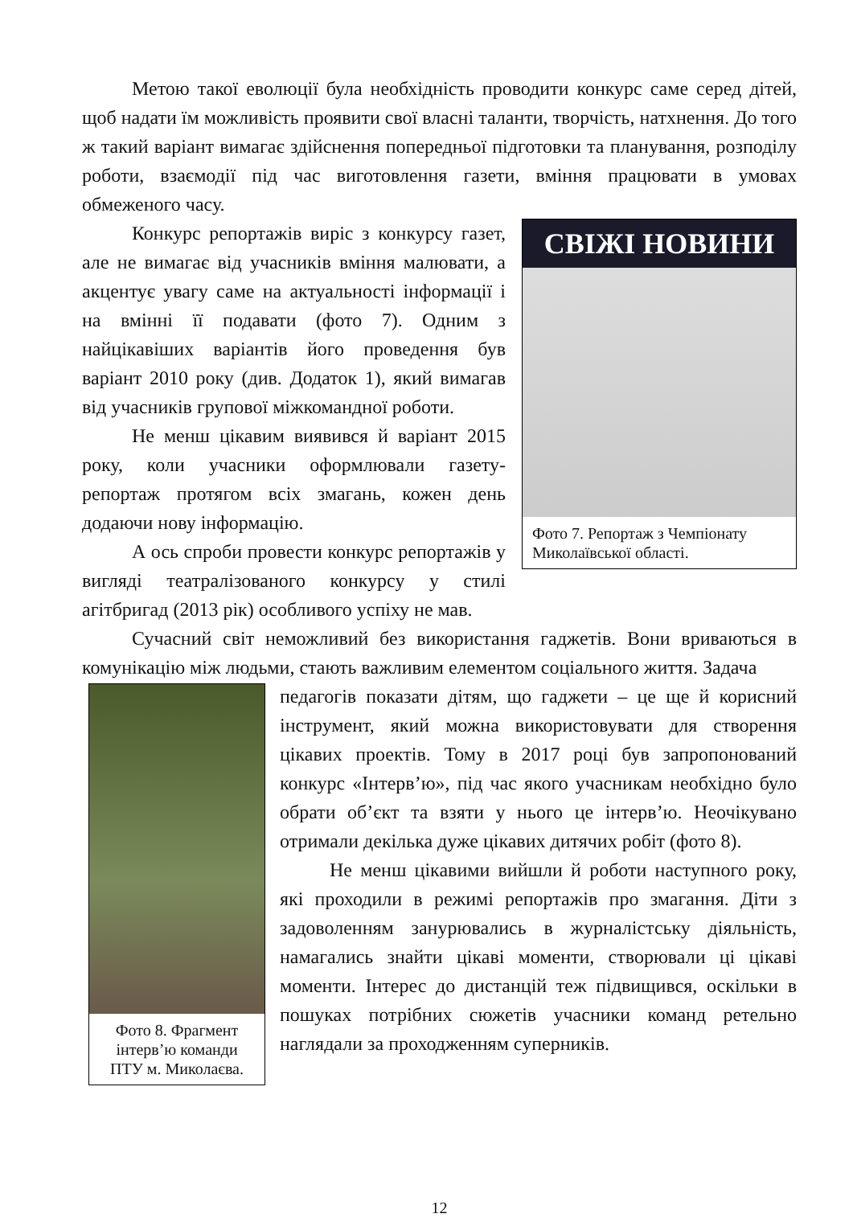Метою такої еволюції була необхідність проводити конкурс саме серед дітей, щоб надати їм можливість проявити свої власні таланти, творчість, натхнення. До того ж такий варіант вимагає здійснення попередньої підготовки та планування, розподілу роботи, взаємодії під час виготовлення газети, вміння працювати в умовах обмеженого часу.
СВІЖІ НОВИНИ
Фото 7. Репортаж з Чемпіонату Миколаївської області.
Конкурс репортажів виріс з конкурсу газет, але не вимагає від учасників вміння малювати, а акцентує увагу саме на актуальності інформації і на вмінні її подавати (фото 7). Одним з найцікавіших варіантів його проведення був варіант 2010 року (див. Додаток 1), який вимагав від учасників групової міжкомандної роботи.
Не менш цікавим виявився й варіант 2015 року, коли учасники оформлювали газету-репортаж протягом всіх змагань, кожен день додаючи нову інформацію.
А ось спроби провести конкурс репортажів у вигляді театралізованого конкурсу у стилі агітбригад (2013 рік) особливого успіху не мав.
Сучасний світ неможливий без використання гаджетів. Вони вриваються в комунікацію між людьми, стають важливим елементом соціального життя. Задача
Фото 8. Фрагмент інтерв’ю команди ПТУ м. Миколаєва.
педагогів показати дітям, що гаджети – це ще й корисний інструмент, який можна використовувати для створення цікавих проектів. Тому в 2017 році був запропонований конкурс «Інтерв’ю», під час якого учасникам необхідно було обрати об’єкт та взяти у нього це інтерв’ю. Неочікувано отримали декілька дуже цікавих дитячих робіт (фото 8).
Не менш цікавими вийшли й роботи наступного року, які проходили в режимі репортажів про змагання. Діти з задоволенням занурювались в журналістську діяльність, намагались знайти цікаві моменти, створювали ці цікаві моменти. Інтерес до дистанцій теж підвищився, оскільки в пошуках потрібних сюжетів учасники команд ретельно наглядали за проходженням суперників.
12